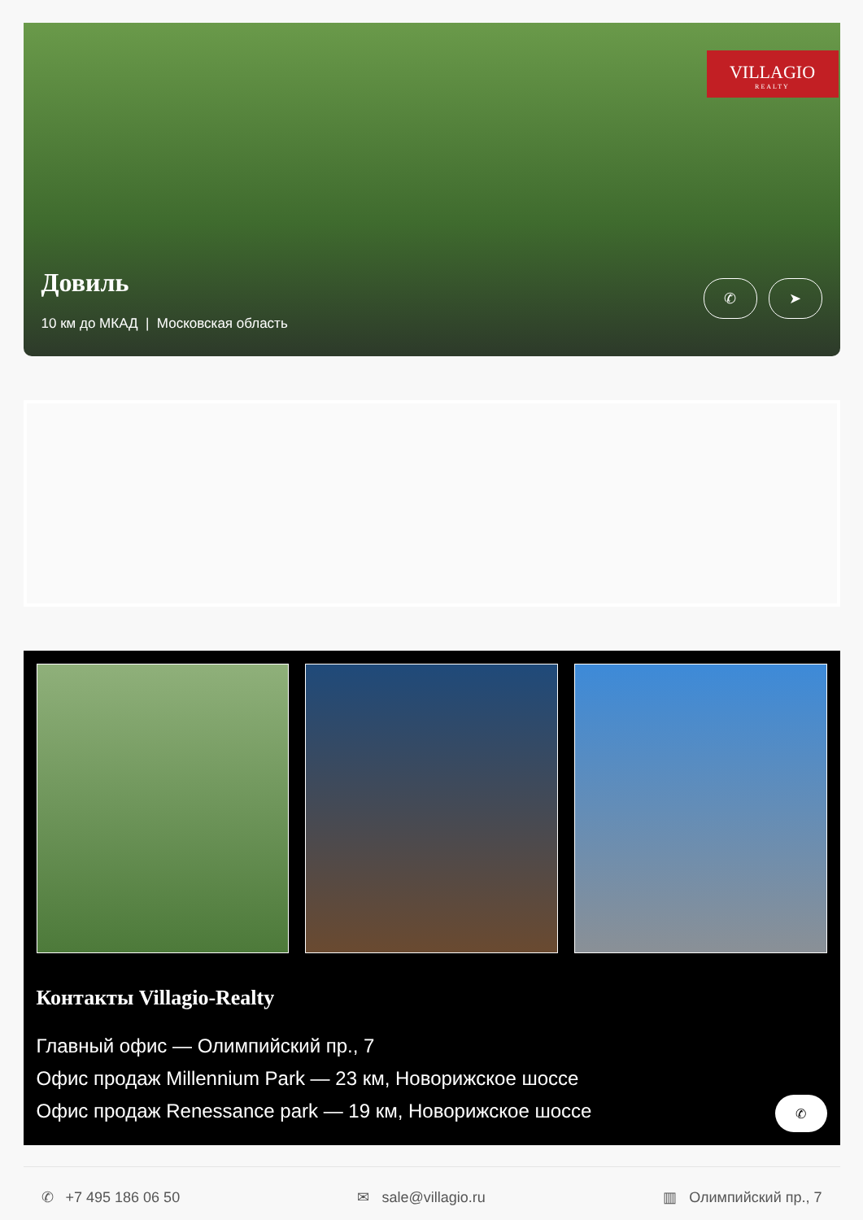VILLAGIO
REALTY
Довиль
10 км до МКАД | Московская область
✆ ➤
Контакты Villagio-Realty
Главный офис — Олимпийский пр., 7
Офис продаж Millennium Park — 23 км, Новорижское шоссе
Офис продаж Renessance park — 19 км, Новорижское шоссе
✆
✆ +7 495 186 06 50 ✉ sale@villagio.ru ▥ Олимпийский пр., 7